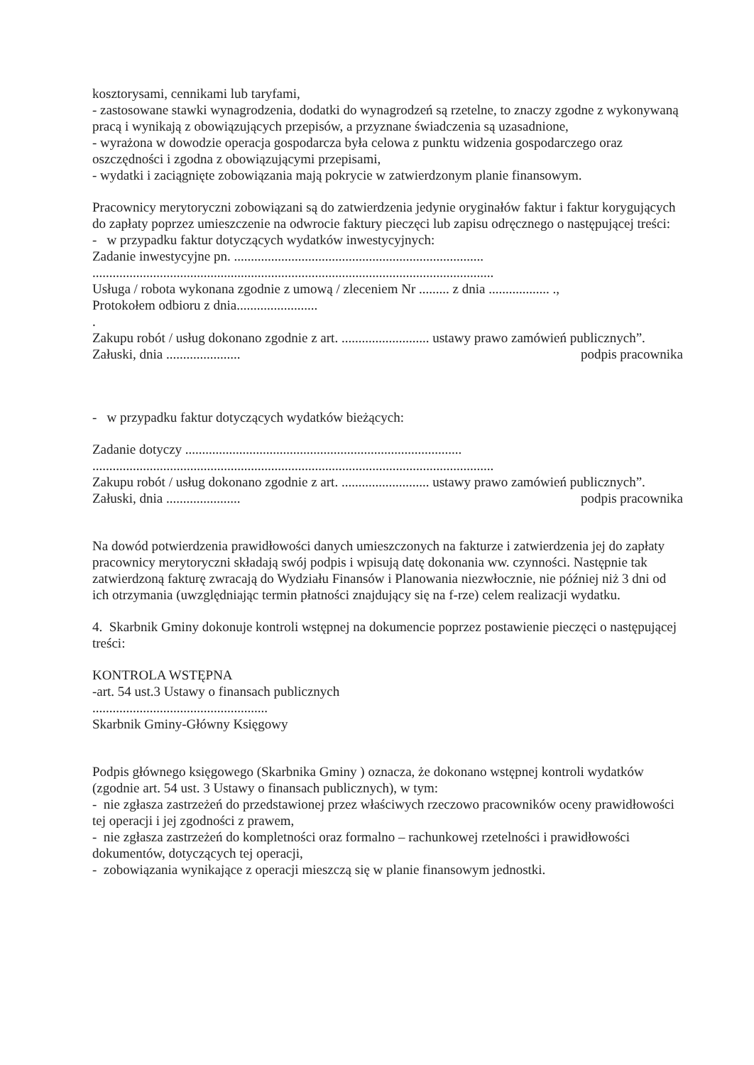kosztorysami, cennikami lub taryfami,
- zastosowane stawki wynagrodzenia, dodatki do wynagrodzeń są rzetelne, to znaczy zgodne z wykonywaną pracą i wynikają z obowiązujących przepisów, a przyznane świadczenia są uzasadnione,
- wyrażona w dowodzie operacja gospodarcza była celowa z punktu widzenia gospodarczego oraz oszczędności i zgodna z obowiązującymi przepisami,
- wydatki i zaciągnięte zobowiązania mają pokrycie w zatwierdzonym planie finansowym.
Pracownicy merytoryczni zobowiązani są do zatwierdzenia jedynie oryginałów faktur i faktur korygujących do zapłaty poprzez umieszczenie na odwrocie faktury pieczęci lub zapisu odręcznego o następującej treści:
- w przypadku faktur dotyczących wydatków inwestycyjnych:
Zadanie inwestycyjne pn. ..........................................................................
.......................................................................................................................
Usługa / robota wykonana zgodnie z umową / zleceniem Nr ......... z dnia .................. .,
Protokołem odbioru z dnia........................
.
Zakupu robót / usług dokonano zgodnie z art. .......................... ustawy prawo zamówień publicznych”.
Załuski, dnia ......................
podpis pracownika
- w przypadku faktur dotyczących wydatków bieżących:
Zadanie dotyczy ..................................................................................
.......................................................................................................................
Zakupu robót / usług dokonano zgodnie z art. .......................... ustawy prawo zamówień publicznych”.
Załuski, dnia ......................
podpis pracownika
Na dowód potwierdzenia prawidłowości danych umieszczonych na fakturze i zatwierdzenia jej do zapłaty pracownicy merytoryczni składają swój podpis i wpisują datę dokonania ww. czynności. Następnie tak zatwierdzoną fakturę zwracają do Wydziału Finansów i Planowania niezwłocznie, nie później niż 3 dni od ich otrzymania (uwzględniając termin płatności znajdujący się na f-rze) celem realizacji wydatku.
4. Skarbnik Gminy dokonuje kontroli wstępnej na dokumencie poprzez postawienie pieczęci o następującej treści:
KONTROLA WSTĘPNA
-art. 54 ust.3 Ustawy o finansach publicznych
....................................................
Skarbnik Gminy-Główny Księgowy
Podpis głównego księgowego (Skarbnika Gminy ) oznacza, że dokonano wstępnej kontroli wydatków (zgodnie art. 54 ust. 3 Ustawy o finansach publicznych), w tym:
- nie zgłasza zastrzeżeń do przedstawionej przez właściwych rzeczowo pracowników oceny prawidłowości tej operacji i jej zgodności z prawem,
- nie zgłasza zastrzeżeń do kompletności oraz formalno – rachunkowej rzetelności i prawidłowości dokumentów, dotyczących tej operacji,
- zobowiązania wynikające z operacji mieszczą się w planie finansowym jednostki.